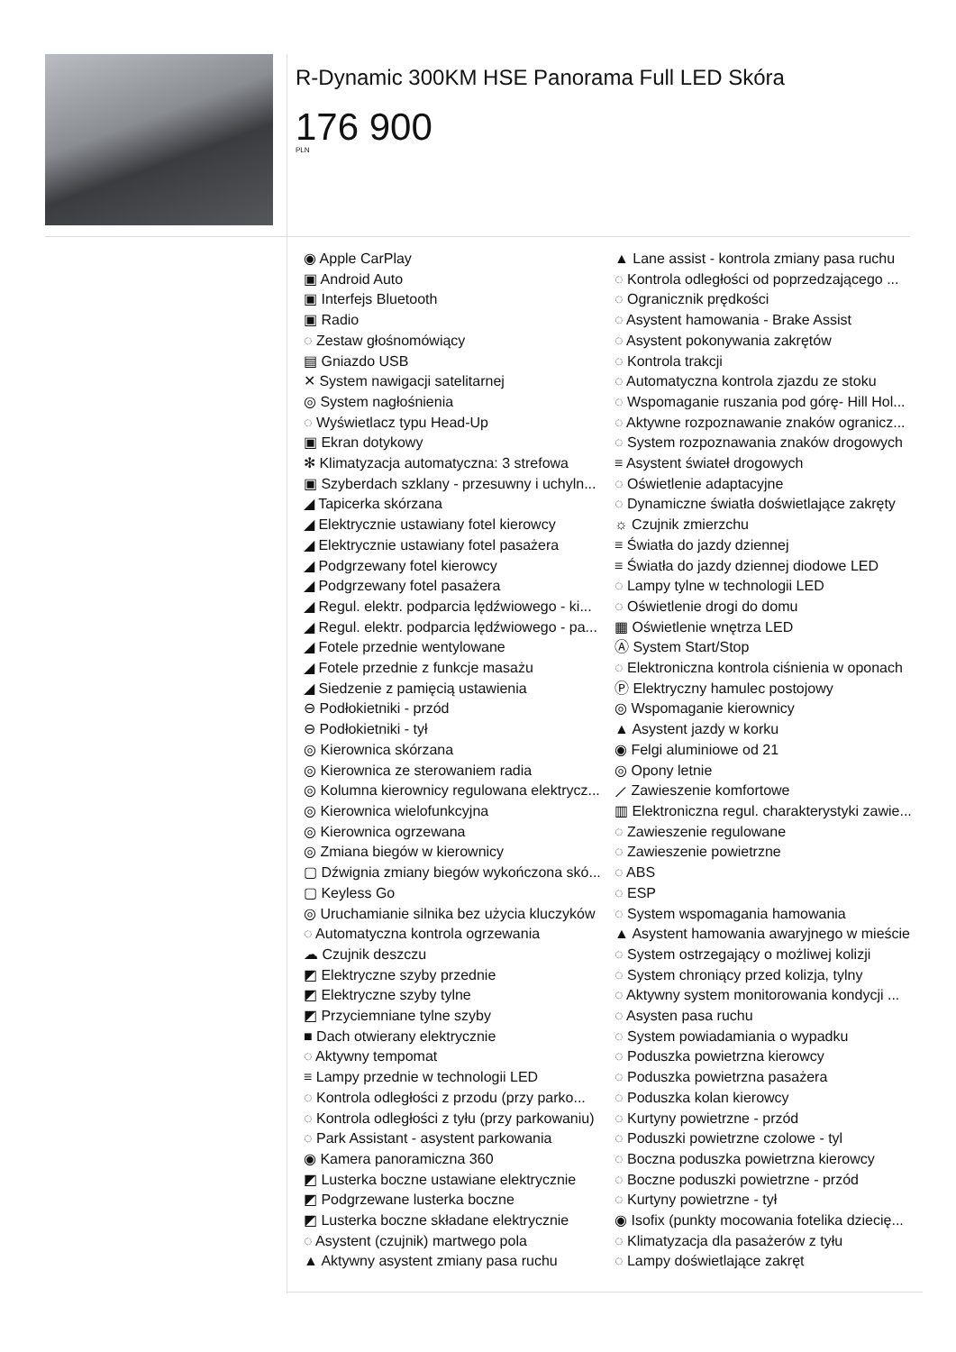R-Dynamic 300KM HSE Panorama Full LED Skóra
176 900
PLN
◉ Apple CarPlay
▣ Android Auto
▣ Interfejs Bluetooth
▣ Radio
◌ Zestaw głośnomówiący
▤ Gniazdo USB
✕ System nawigacji satelitarnej
◎ System nagłośnienia
◌ Wyświetlacz typu Head-Up
▣ Ekran dotykowy
✻ Klimatyzacja automatyczna: 3 strefowa
▣ Szyberdach szklany - przesuwny i uchyln...
◢ Tapicerka skórzana
◢ Elektrycznie ustawiany fotel kierowcy
◢ Elektrycznie ustawiany fotel pasażera
◢ Podgrzewany fotel kierowcy
◢ Podgrzewany fotel pasażera
◢ Regul. elektr. podparcia lędźwiowego - ki...
◢ Regul. elektr. podparcia lędźwiowego - pa...
◢ Fotele przednie wentylowane
◢ Fotele przednie z funkcje masażu
◢ Siedzenie z pamięcią ustawienia
⊖ Podłokietniki - przód
⊖ Podłokietniki - tył
◎ Kierownica skórzana
◎ Kierownica ze sterowaniem radia
◎ Kolumna kierownicy regulowana elektrycz...
◎ Kierownica wielofunkcyjna
◎ Kierownica ogrzewana
◎ Zmiana biegów w kierownicy
▢ Dźwignia zmiany biegów wykończona skó...
▢ Keyless Go
◎ Uruchamianie silnika bez użycia kluczyków
◌ Automatyczna kontrola ogrzewania
☁ Czujnik deszczu
◩ Elektryczne szyby przednie
◩ Elektryczne szyby tylne
◩ Przyciemniane tylne szyby
■ Dach otwierany elektrycznie
◌ Aktywny tempomat
≡ Lampy przednie w technologii LED
◌ Kontrola odległości z przodu (przy parko...
◌ Kontrola odległości z tyłu (przy parkowaniu)
◌ Park Assistant - asystent parkowania
◉ Kamera panoramiczna 360
◩ Lusterka boczne ustawiane elektrycznie
◩ Podgrzewane lusterka boczne
◩ Lusterka boczne składane elektrycznie
◌ Asystent (czujnik) martwego pola
▲ Aktywny asystent zmiany pasa ruchu
▲ Lane assist - kontrola zmiany pasa ruchu
◌ Kontrola odległości od poprzedzającego ...
◌ Ogranicznik prędkości
◌ Asystent hamowania - Brake Assist
◌ Asystent pokonywania zakrętów
◌ Kontrola trakcji
◌ Automatyczna kontrola zjazdu ze stoku
◌ Wspomaganie ruszania pod górę- Hill Hol...
◌ Aktywne rozpoznawanie znaków ogranicz...
◌ System rozpoznawania znaków drogowych
≡ Asystent świateł drogowych
◌ Oświetlenie adaptacyjne
◌ Dynamiczne światła doświetlające zakręty
☼ Czujnik zmierzchu
≡ Światła do jazdy dziennej
≡ Światła do jazdy dziennej diodowe LED
◌ Lampy tylne w technologii LED
◌ Oświetlenie drogi do domu
▦ Oświetlenie wnętrza LED
Ⓐ System Start/Stop
◌ Elektroniczna kontrola ciśnienia w oponach
Ⓟ Elektryczny hamulec postojowy
◎ Wspomaganie kierownicy
▲ Asystent jazdy w korku
◉ Felgi aluminiowe od 21
◎ Opony letnie
⟋ Zawieszenie komfortowe
▥ Elektroniczna regul. charakterystyki zawie...
◌ Zawieszenie regulowane
◌ Zawieszenie powietrzne
◌ ABS
◌ ESP
◌ System wspomagania hamowania
▲ Asystent hamowania awaryjnego w mieście
◌ System ostrzegający o możliwej kolizji
◌ System chroniący przed kolizja, tylny
◌ Aktywny system monitorowania kondycji ...
◌ Asysten pasa ruchu
◌ System powiadamiania o wypadku
◌ Poduszka powietrzna kierowcy
◌ Poduszka powietrzna pasażera
◌ Poduszka kolan kierowcy
◌ Kurtyny powietrzne - przód
◌ Poduszki powietrzne czolowe - tyl
◌ Boczna poduszka powietrzna kierowcy
◌ Boczne poduszki powietrzne - przód
◌ Kurtyny powietrzne - tył
◉ Isofix (punkty mocowania fotelika dziecię...
◌ Klimatyzacja dla pasażerów z tyłu
◌ Lampy doświetlające zakręt